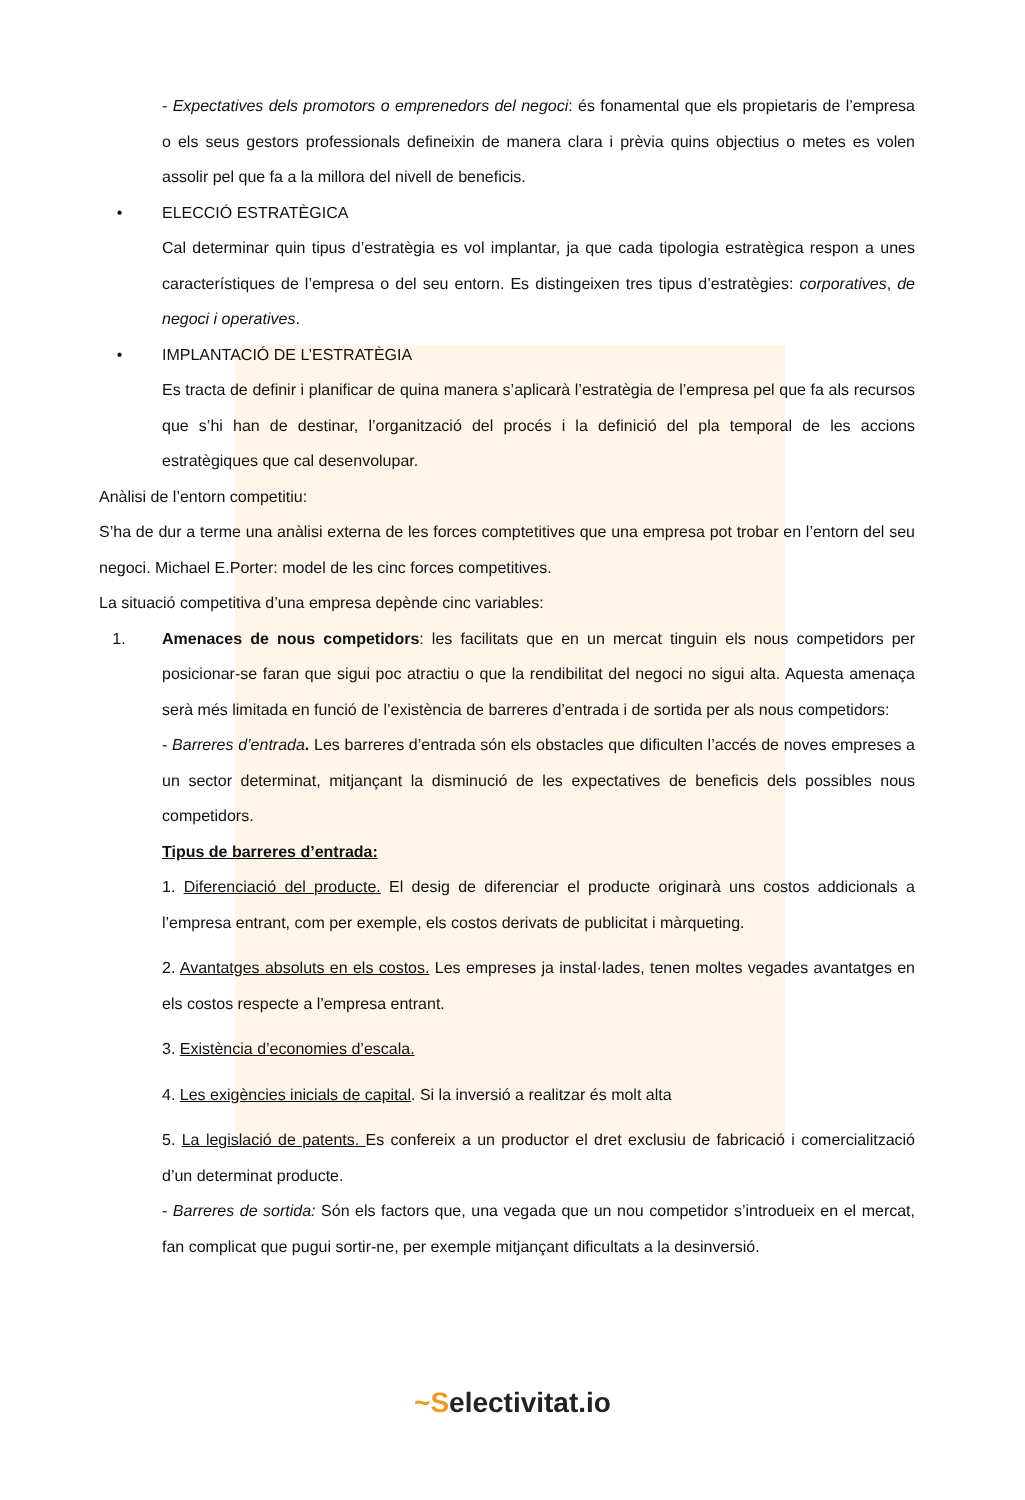- Expectatives dels promotors o emprenedors del negoci: és fonamental que els propietaris de l’empresa o els seus gestors professionals defineixin de manera clara i prèvia quins objectius o metes es volen assolir pel que fa a la millora del nivell de beneficis.
• ELECCIÓ ESTRATÈGICA
Cal determinar quin tipus d’estratègia es vol implantar, ja que cada tipologia estratègica respon a unes característiques de l’empresa o del seu entorn. Es distingeixen tres tipus d’estratègies: corporatives, de negoci i operatives.
• IMPLANTACIÓ DE L’ESTRATÈGIA
Es tracta de definir i planificar de quina manera s’aplicarà l’estratègia de l’empresa pel que fa als recursos que s’hi han de destinar, l’organització del procés i la definició del pla temporal de les accions estratègiques que cal desenvolupar.
Anàlisi de l’entorn competitiu:
S’ha de dur a terme una anàlisi externa de les forces comptetitives que una empresa pot trobar en l’entorn del seu negoci. Michael E.Porter: model de les cinc forces competitives.
La situació competitiva d’una empresa depènde cinc variables:
1. Amenaces de nous competidors: les facilitats que en un mercat tinguin els nous competidors per posicionar-se faran que sigui poc atractiu o que la rendibilitat del negoci no sigui alta. Aquesta amenaça serà més limitada en funció de l’existència de barreres d’entrada i de sortida per als nous competidors:
- Barreres d’entrada. Les barreres d’entrada són els obstacles que dificulten l’accés de noves empreses a un sector determinat, mitjançant la disminució de les expectatives de beneficis dels possibles nous competidors.
Tipus de barreres d’entrada:
1. Diferenciació del producte. El desig de diferenciar el producte originarà uns costos addicionals a l’empresa entrant, com per exemple, els costos derivats de publicitat i màrqueting.
2. Avantatges absoluts en els costos. Les empreses ja instal·lades, tenen moltes vegades avantatges en els costos respecte a l’empresa entrant.
3. Existència d’economies d’escala.
4. Les exigències inicials de capital. Si la inversió a realitzar és molt alta
5. La legislació de patents. Es confereix a un productor el dret exclusiu de fabricació i comercialització d’un determinat producte.
- Barreres de sortida: Són els factors que, una vegada que un nou competidor s’introdueix en el mercat, fan complicat que pugui sortir-ne, per exemple mitjançant dificultats a la desinversió.
~Selectivitat.io